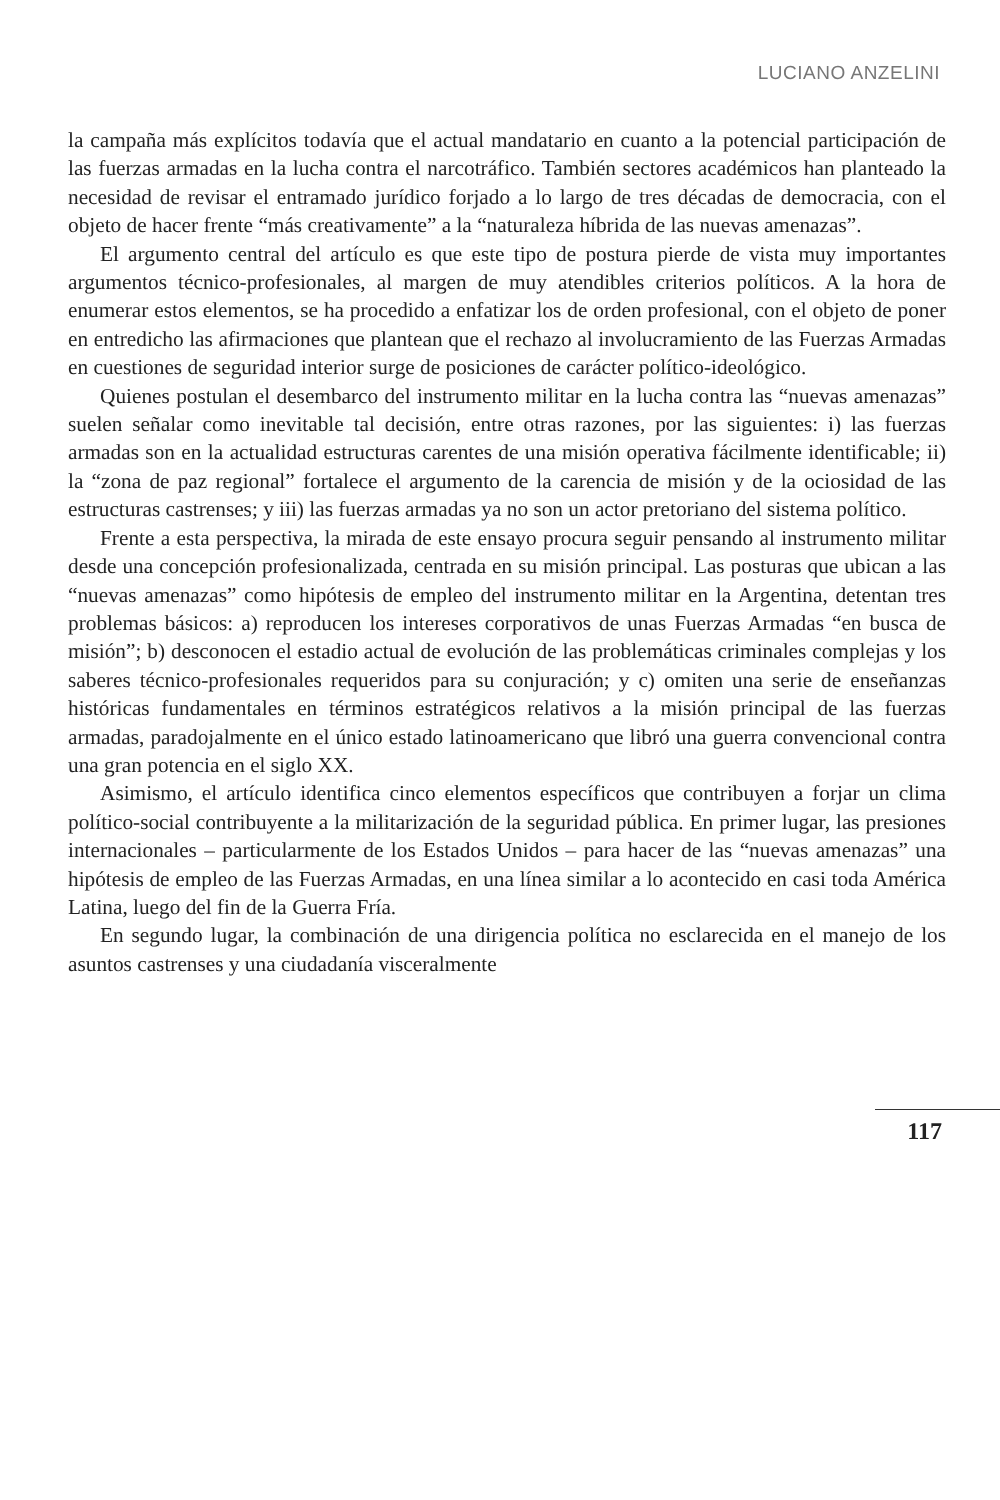LUCIANO ANZELINI
la campaña más explícitos todavía que el actual mandatario en cuanto a la potencial participación de las fuerzas armadas en la lucha contra el narcotráfico. También sectores académicos han planteado la necesidad de revisar el entramado jurídico forjado a lo largo de tres décadas de democracia, con el objeto de hacer frente “más creativamente” a la “naturaleza híbrida de las nuevas amenazas”.
El argumento central del artículo es que este tipo de postura pierde de vista muy importantes argumentos técnico-profesionales, al margen de muy atendibles criterios políticos. A la hora de enumerar estos elementos, se ha procedido a enfatizar los de orden profesional, con el objeto de poner en entredicho las afirmaciones que plantean que el rechazo al involucramiento de las Fuerzas Armadas en cuestiones de seguridad interior surge de posiciones de carácter político-ideológico.
Quienes postulan el desembarco del instrumento militar en la lucha contra las “nuevas amenazas” suelen señalar como inevitable tal decisión, entre otras razones, por las siguientes: i) las fuerzas armadas son en la actualidad estructuras carentes de una misión operativa fácilmente identificable; ii) la “zona de paz regional” fortalece el argumento de la carencia de misión y de la ociosidad de las estructuras castrenses; y iii) las fuerzas armadas ya no son un actor pretoriano del sistema político.
Frente a esta perspectiva, la mirada de este ensayo procura seguir pensando al instrumento militar desde una concepción profesionalizada, centrada en su misión principal. Las posturas que ubican a las “nuevas amenazas” como hipótesis de empleo del instrumento militar en la Argentina, detentan tres problemas básicos: a) reproducen los intereses corporativos de unas Fuerzas Armadas “en busca de misión”; b) desconocen el estadio actual de evolución de las problemáticas criminales complejas y los saberes técnico-profesionales requeridos para su conjuración; y c) omiten una serie de enseñanzas históricas fundamentales en términos estratégicos relativos a la misión principal de las fuerzas armadas, paradojalmente en el único estado latinoamericano que libró una guerra convencional contra una gran potencia en el siglo XX.
Asimismo, el artículo identifica cinco elementos específicos que contribuyen a forjar un clima político-social contribuyente a la militarización de la seguridad pública. En primer lugar, las presiones internacionales – particularmente de los Estados Unidos – para hacer de las “nuevas amenazas” una hipótesis de empleo de las Fuerzas Armadas, en una línea similar a lo acontecido en casi toda América Latina, luego del fin de la Guerra Fría.
En segundo lugar, la combinación de una dirigencia política no esclarecida en el manejo de los asuntos castrenses y una ciudadanía visceralmente
117